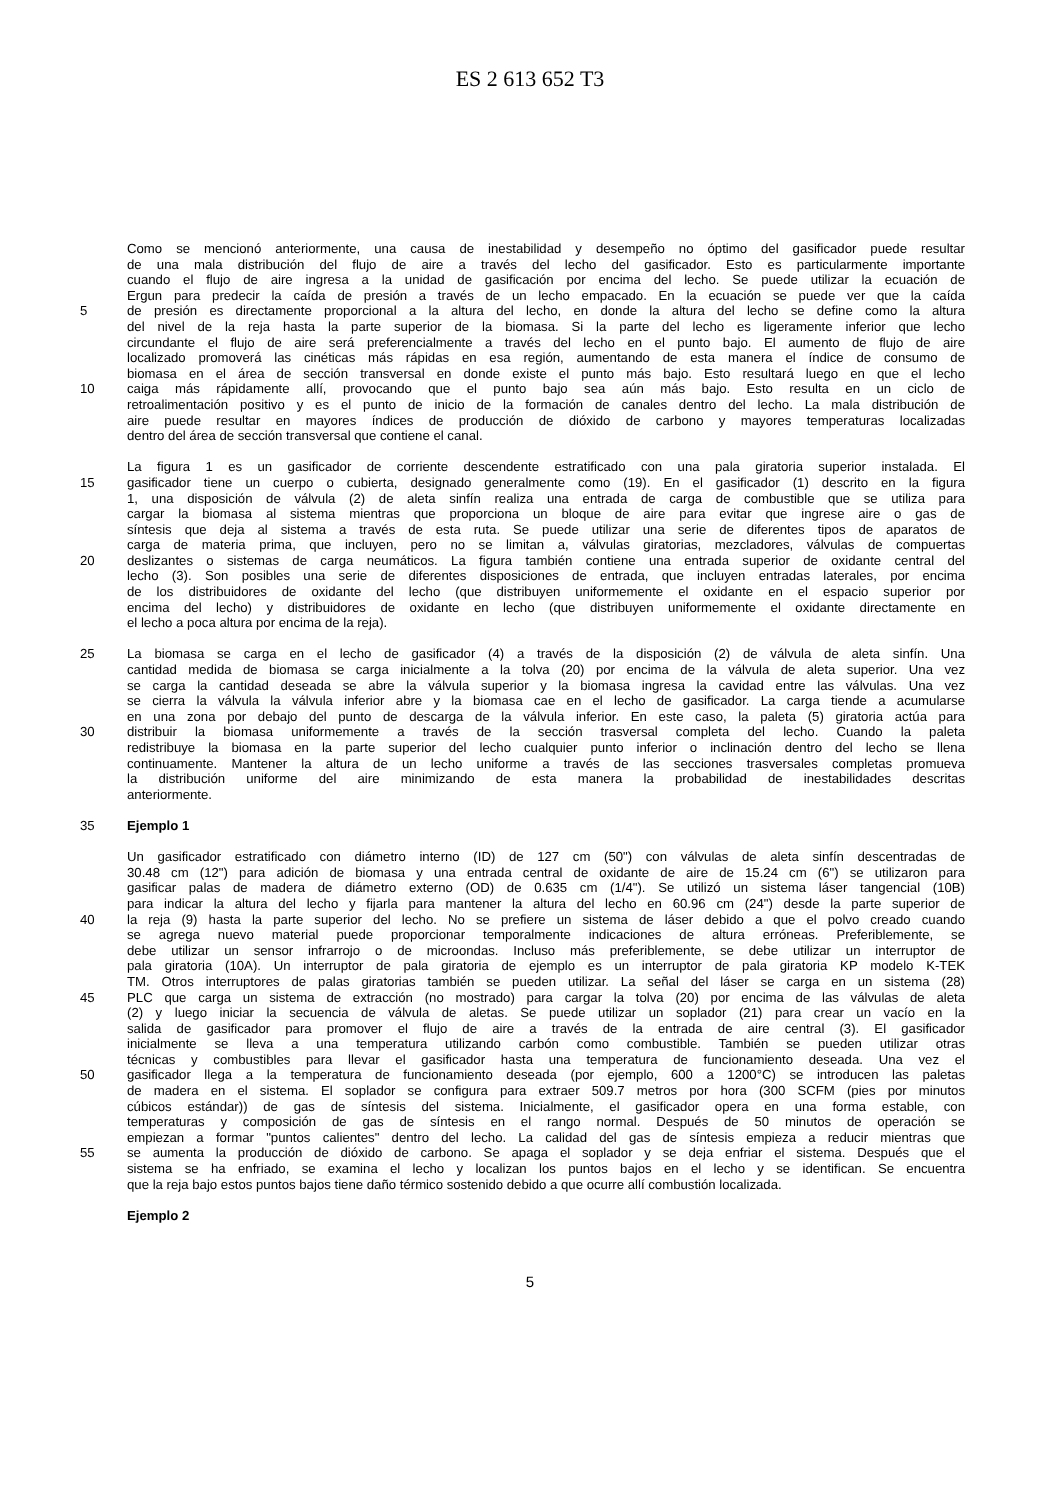ES 2 613 652 T3
Como se mencionó anteriormente, una causa de inestabilidad y desempeño no óptimo del gasificador puede resultar
de una mala distribución del flujo de aire a través del lecho del gasificador. Esto es particularmente importante
cuando el flujo de aire ingresa a la unidad de gasificación por encima del lecho. Se puede utilizar la ecuación de
Ergun para predecir la caída de presión a través de un lecho empacado. En la ecuación se puede ver que la caída
5 de presión es directamente proporcional a la altura del lecho, en donde la altura del lecho se define como la altura
del nivel de la reja hasta la parte superior de la biomasa. Si la parte del lecho es ligeramente inferior que lecho
circundante el flujo de aire será preferencialmente a través del lecho en el punto bajo. El aumento de flujo de aire
localizado promoverá las cinéticas más rápidas en esa región, aumentando de esta manera el índice de consumo de
biomasa en el área de sección transversal en donde existe el punto más bajo. Esto resultará luego en que el lecho
10 caiga más rápidamente allí, provocando que el punto bajo sea aún más bajo. Esto resulta en un ciclo de
retroalimentación positivo y es el punto de inicio de la formación de canales dentro del lecho. La mala distribución de
aire puede resultar en mayores índices de producción de dióxido de carbono y mayores temperaturas localizadas
dentro del área de sección transversal que contiene el canal.
La figura 1 es un gasificador de corriente descendente estratificado con una pala giratoria superior instalada. El
15 gasificador tiene un cuerpo o cubierta, designado generalmente como (19). En el gasificador (1) descrito en la figura
1, una disposición de válvula (2) de aleta sinfín realiza una entrada de carga de combustible que se utiliza para
cargar la biomasa al sistema mientras que proporciona un bloque de aire para evitar que ingrese aire o gas de
síntesis que deja al sistema a través de esta ruta. Se puede utilizar una serie de diferentes tipos de aparatos de
carga de materia prima, que incluyen, pero no se limitan a, válvulas giratorias, mezcladores, válvulas de compuertas
20 deslizantes o sistemas de carga neumáticos. La figura también contiene una entrada superior de oxidante central del
lecho (3). Son posibles una serie de diferentes disposiciones de entrada, que incluyen entradas laterales, por encima
de los distribuidores de oxidante del lecho (que distribuyen uniformemente el oxidante en el espacio superior por
encima del lecho) y distribuidores de oxidante en lecho (que distribuyen uniformemente el oxidante directamente en
el lecho a poca altura por encima de la reja).
25 La biomasa se carga en el lecho de gasificador (4) a través de la disposición (2) de válvula de aleta sinfín. Una
cantidad medida de biomasa se carga inicialmente a la tolva (20) por encima de la válvula de aleta superior. Una vez
se carga la cantidad deseada se abre la válvula superior y la biomasa ingresa la cavidad entre las válvulas. Una vez
se cierra la válvula la válvula inferior abre y la biomasa cae en el lecho de gasificador. La carga tiende a acumularse
en una zona por debajo del punto de descarga de la válvula inferior. En este caso, la paleta (5) giratoria actúa para
30 distribuir la biomasa uniformemente a través de la sección trasversal completa del lecho. Cuando la paleta
redistribuye la biomasa en la parte superior del lecho cualquier punto inferior o inclinación dentro del lecho se llena
continuamente. Mantener la altura de un lecho uniforme a través de las secciones trasversales completas promueva
la distribución uniforme del aire minimizando de esta manera la probabilidad de inestabilidades descritas
anteriormente.
35 Ejemplo 1
Un gasificador estratificado con diámetro interno (ID) de 127 cm (50") con válvulas de aleta sinfín descentradas de
30.48 cm (12") para adición de biomasa y una entrada central de oxidante de aire de 15.24 cm (6") se utilizaron para
gasificar palas de madera de diámetro externo (OD) de 0.635 cm (1/4"). Se utilizó un sistema láser tangencial (10B)
para indicar la altura del lecho y fijarla para mantener la altura del lecho en 60.96 cm (24") desde la parte superior de
40 la reja (9) hasta la parte superior del lecho. No se prefiere un sistema de láser debido a que el polvo creado cuando
se agrega nuevo material puede proporcionar temporalmente indicaciones de altura erróneas. Preferiblemente, se
debe utilizar un sensor infrarrojo o de microondas. Incluso más preferiblemente, se debe utilizar un interruptor de
pala giratoria (10A). Un interruptor de pala giratoria de ejemplo es un interruptor de pala giratoria KP modelo K-TEK
TM. Otros interruptores de palas giratorias también se pueden utilizar. La señal del láser se carga en un sistema (28)
45 PLC que carga un sistema de extracción (no mostrado) para cargar la tolva (20) por encima de las válvulas de aleta
(2) y luego iniciar la secuencia de válvula de aletas. Se puede utilizar un soplador (21) para crear un vacío en la
salida de gasificador para promover el flujo de aire a través de la entrada de aire central (3). El gasificador
inicialmente se lleva a una temperatura utilizando carbón como combustible. También se pueden utilizar otras
técnicas y combustibles para llevar el gasificador hasta una temperatura de funcionamiento deseada. Una vez el
50 gasificador llega a la temperatura de funcionamiento deseada (por ejemplo, 600 a 1200°C) se introducen las paletas
de madera en el sistema. El soplador se configura para extraer 509.7 metros por hora (300 SCFM (pies por minutos
cúbicos estándar)) de gas de síntesis del sistema. Inicialmente, el gasificador opera en una forma estable, con
temperaturas y composición de gas de síntesis en el rango normal. Después de 50 minutos de operación se
empiezan a formar "puntos calientes" dentro del lecho. La calidad del gas de síntesis empieza a reducir mientras que
55 se aumenta la producción de dióxido de carbono. Se apaga el soplador y se deja enfriar el sistema. Después que el
sistema se ha enfriado, se examina el lecho y localizan los puntos bajos en el lecho y se identifican. Se encuentra
que la reja bajo estos puntos bajos tiene daño térmico sostenido debido a que ocurre allí combustión localizada.
Ejemplo 2
5